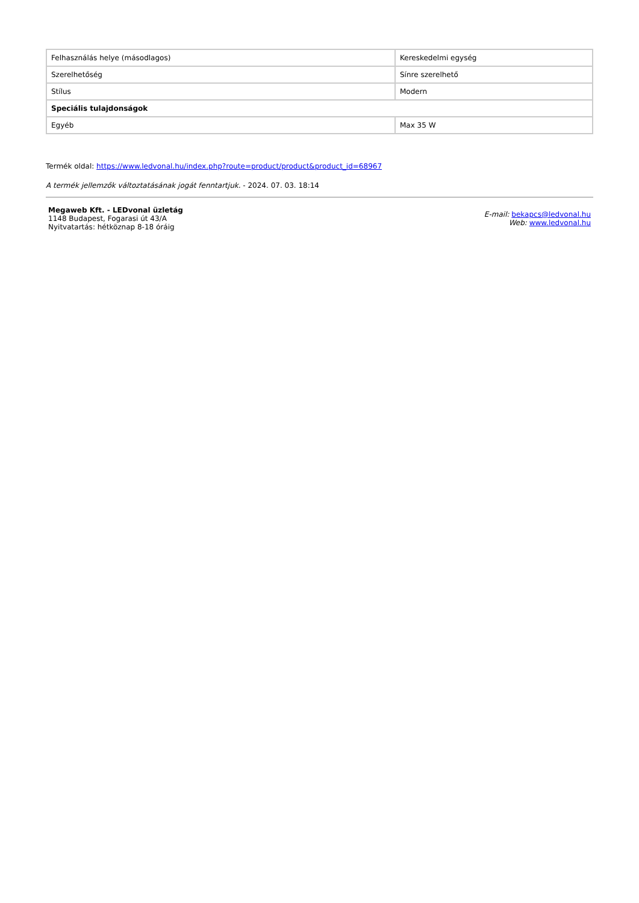| Felhasználás helye (másodlagos) | Kereskedelmi egység |
| Szerelhetőség | Sínre szerelhető |
| Stílus | Modern |
| Speciális tulajdonságok | |
| Egyéb | Max 35 W |
Termék oldal: https://www.ledvonal.hu/index.php?route=product/product&product_id=68967
A termék jellemzők változtatásának jogát fenntartjuk. - 2024. 07. 03. 18:14
Megaweb Kft. - LEDvonal üzletág
1148 Budapest, Fogarasi út 43/A
Nyitvatartás: hétköznap 8-18 óráig
E-mail: bekapcs@ledvonal.hu
Web: www.ledvonal.hu